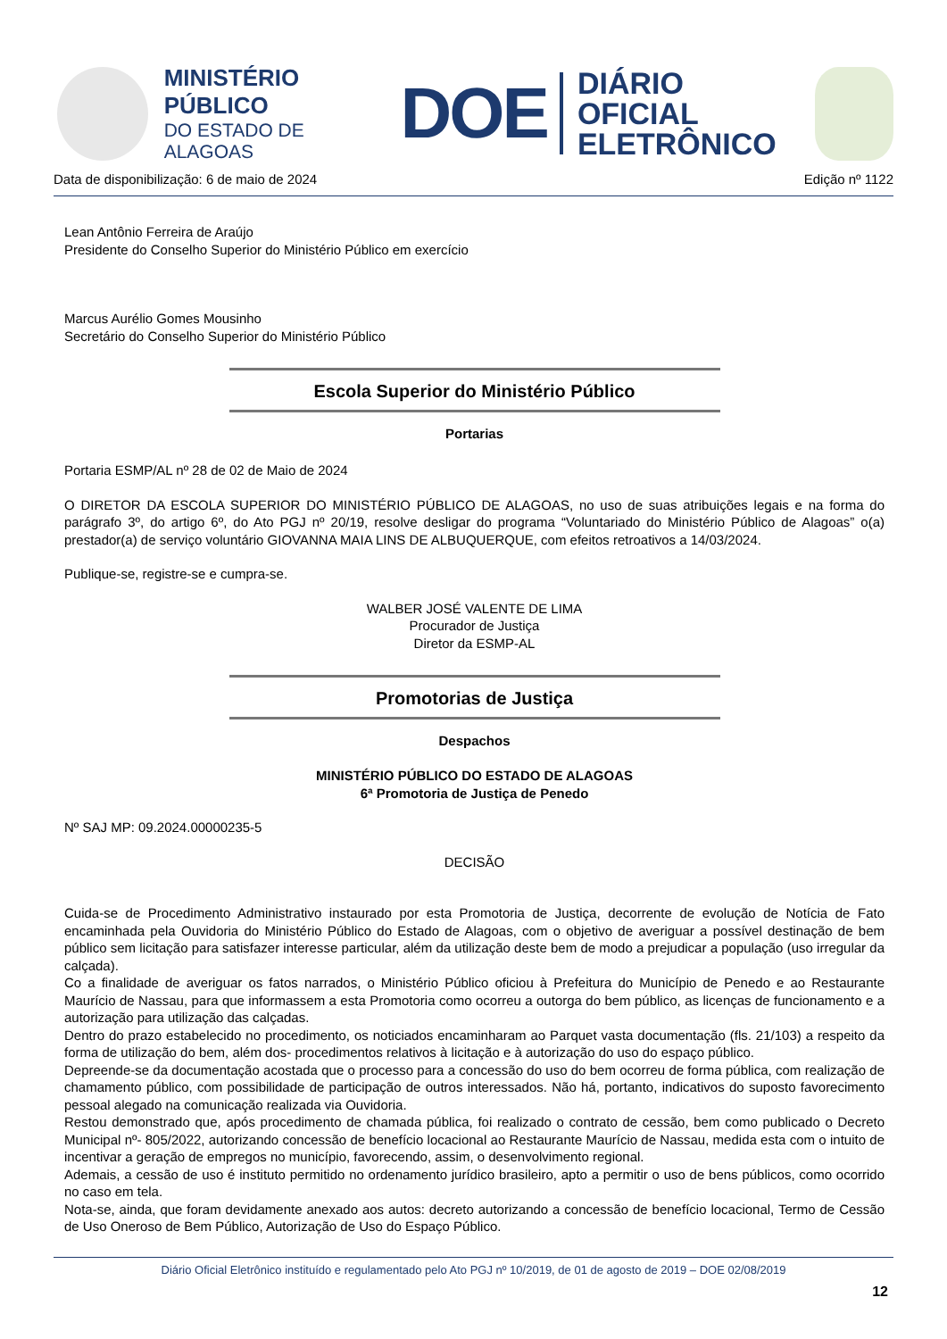MINISTÉRIO PÚBLICO
DO ESTADO DE ALAGOAS
DOE
DIÁRIO OFICIAL
ELETRÔNICO
Data de disponibilização: 6 de maio de 2024 Edição nº 1122
Lean Antônio Ferreira de Araújo
Presidente do Conselho Superior do Ministério Público em exercício
Marcus Aurélio Gomes Mousinho
Secretário do Conselho Superior do Ministério Público
Escola Superior do Ministério Público
Portarias
Portaria ESMP/AL nº 28 de 02 de Maio de 2024
O DIRETOR DA ESCOLA SUPERIOR DO MINISTÉRIO PÚBLICO DE ALAGOAS, no uso de suas atribuições legais e na forma do parágrafo 3º, do artigo 6º, do Ato PGJ nº 20/19, resolve desligar do programa “Voluntariado do Ministério Público de Alagoas” o(a) prestador(a) de serviço voluntário GIOVANNA MAIA LINS DE ALBUQUERQUE, com efeitos retroativos a 14/03/2024.
Publique-se, registre-se e cumpra-se.
WALBER JOSÉ VALENTE DE LIMA
Procurador de Justiça
Diretor da ESMP-AL
Promotorias de Justiça
Despachos
MINISTÉRIO PÚBLICO DO ESTADO DE ALAGOAS
6ª Promotoria de Justiça de Penedo
Nº SAJ MP: 09.2024.00000235-5
DECISÃO
Cuida-se de Procedimento Administrativo instaurado por esta Promotoria de Justiça, decorrente de evolução de Notícia de Fato encaminhada pela Ouvidoria do Ministério Público do Estado de Alagoas, com o objetivo de averiguar a possível destinação de bem público sem licitação para satisfazer interesse particular, além da utilização deste bem de modo a prejudicar a população (uso irregular da calçada).
Co a finalidade de averiguar os fatos narrados, o Ministério Público oficiou à Prefeitura do Município de Penedo e ao Restaurante Maurício de Nassau, para que informassem a esta Promotoria como ocorreu a outorga do bem público, as licenças de funcionamento e a autorização para utilização das calçadas.
Dentro do prazo estabelecido no procedimento, os noticiados encaminharam ao Parquet vasta documentação (fls. 21/103) a respeito da forma de utilização do bem, além dos- procedimentos relativos à licitação e à autorização do uso do espaço público.
Depreende-se da documentação acostada que o processo para a concessão do uso do bem ocorreu de forma pública, com realização de chamamento público, com possibilidade de participação de outros interessados. Não há, portanto, indicativos do suposto favorecimento pessoal alegado na comunicação realizada via Ouvidoria.
Restou demonstrado que, após procedimento de chamada pública, foi realizado o contrato de cessão, bem como publicado o Decreto Municipal nº- 805/2022, autorizando concessão de benefício locacional ao Restaurante Maurício de Nassau, medida esta com o intuito de incentivar a geração de empregos no município, favorecendo, assim, o desenvolvimento regional.
Ademais, a cessão de uso é instituto permitido no ordenamento jurídico brasileiro, apto a permitir o uso de bens públicos, como ocorrido no caso em tela.
Nota-se, ainda, que foram devidamente anexado aos autos: decreto autorizando a concessão de benefício locacional, Termo de Cessão de Uso Oneroso de Bem Público, Autorização de Uso do Espaço Público.
Diário Oficial Eletrônico instituído e regulamentado pelo Ato PGJ nº 10/2019, de 01 de agosto de 2019 – DOE 02/08/2019
12